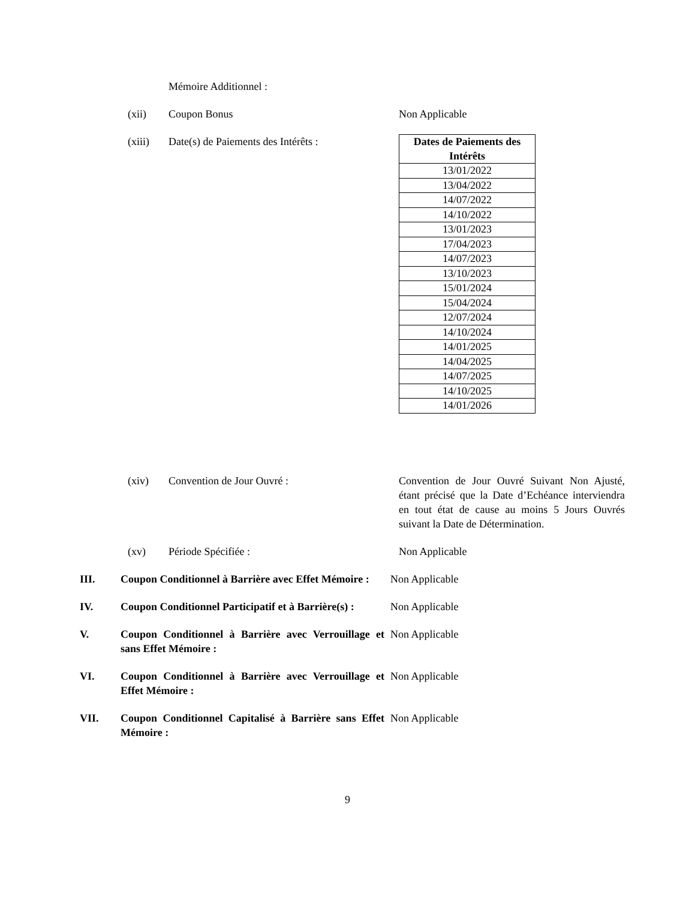Mémoire Additionnel :
(xii) Coupon Bonus Non Applicable
(xiii) Date(s) de Paiements des Intérêts :
| Dates de Paiements des Intérêts |
| --- |
| 13/01/2022 |
| 13/04/2022 |
| 14/07/2022 |
| 14/10/2022 |
| 13/01/2023 |
| 17/04/2023 |
| 14/07/2023 |
| 13/10/2023 |
| 15/01/2024 |
| 15/04/2024 |
| 12/07/2024 |
| 14/10/2024 |
| 14/01/2025 |
| 14/04/2025 |
| 14/07/2025 |
| 14/10/2025 |
| 14/01/2026 |
(xiv) Convention de Jour Ouvré : Convention de Jour Ouvré Suivant Non Ajusté, étant précisé que la Date d’Echéance interviendra en tout état de cause au moins 5 Jours Ouvrés suivant la Date de Détermination.
(xv) Période Spécifiée : Non Applicable
III. Coupon Conditionnel à Barrière avec Effet Mémoire :
Non Applicable
IV. Coupon Conditionnel Participatif et à Barrière(s) :
Non Applicable
V. Coupon Conditionnel à Barrière avec Verrouillage et sans Effet Mémoire :
Non Applicable
VI. Coupon Conditionnel à Barrière avec Verrouillage et Effet Mémoire :
Non Applicable
VII. Coupon Conditionnel Capitalisé à Barrière sans Effet Mémoire :
Non Applicable
9